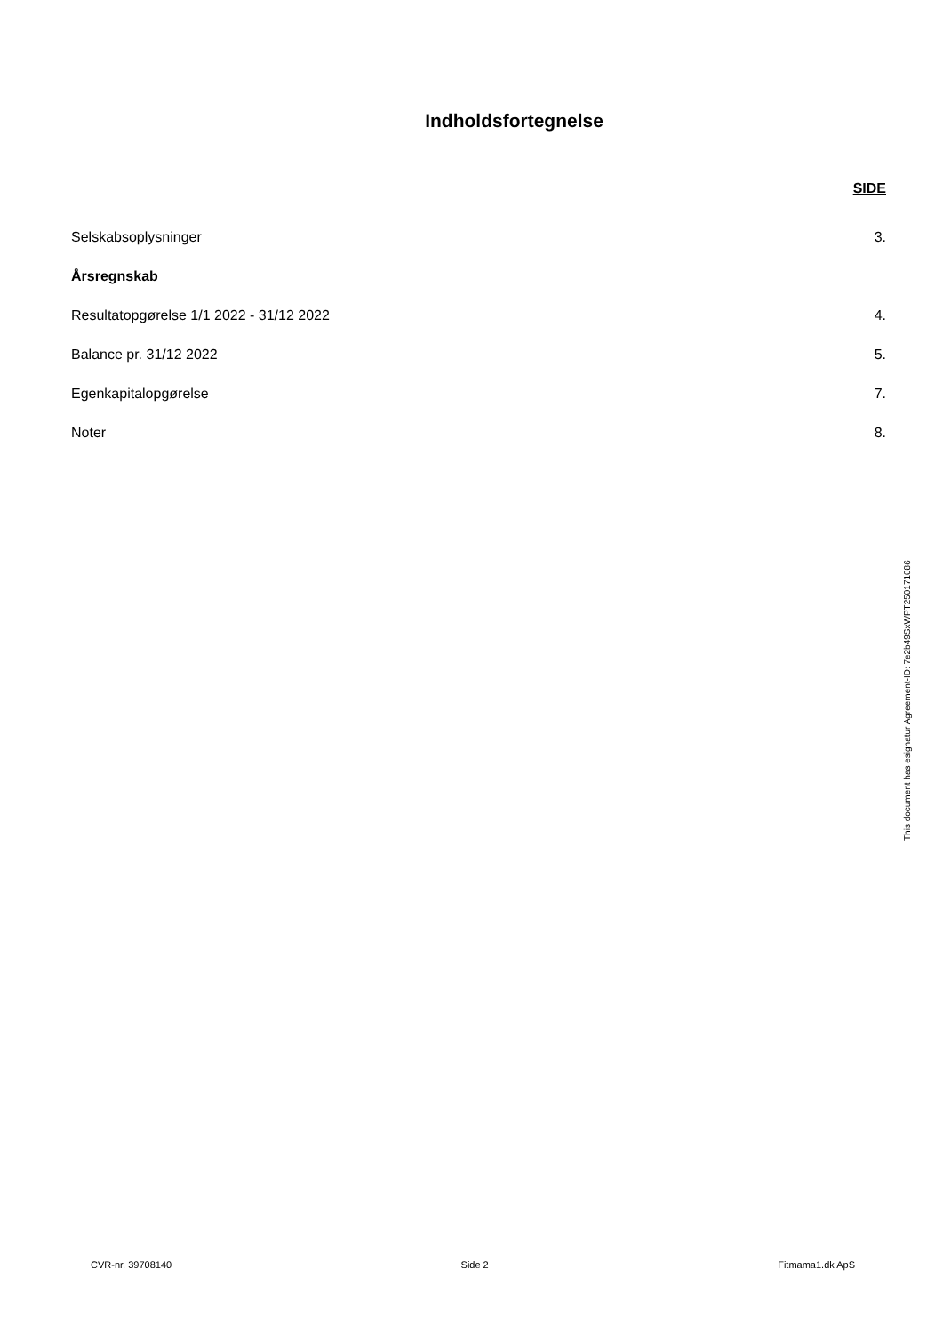Indholdsfortegnelse
SIDE
Selskabsoplysninger 3.
Årsregnskab
Resultatopgørelse 1/1 2022 - 31/12 2022 4.
Balance pr. 31/12 2022 5.
Egenkapitalopgørelse 7.
Noter 8.
This document has esignatur Agreement-ID: 7e2b49SxWPT250171086
CVR-nr. 39708140 Side 2 Fitmama1.dk ApS